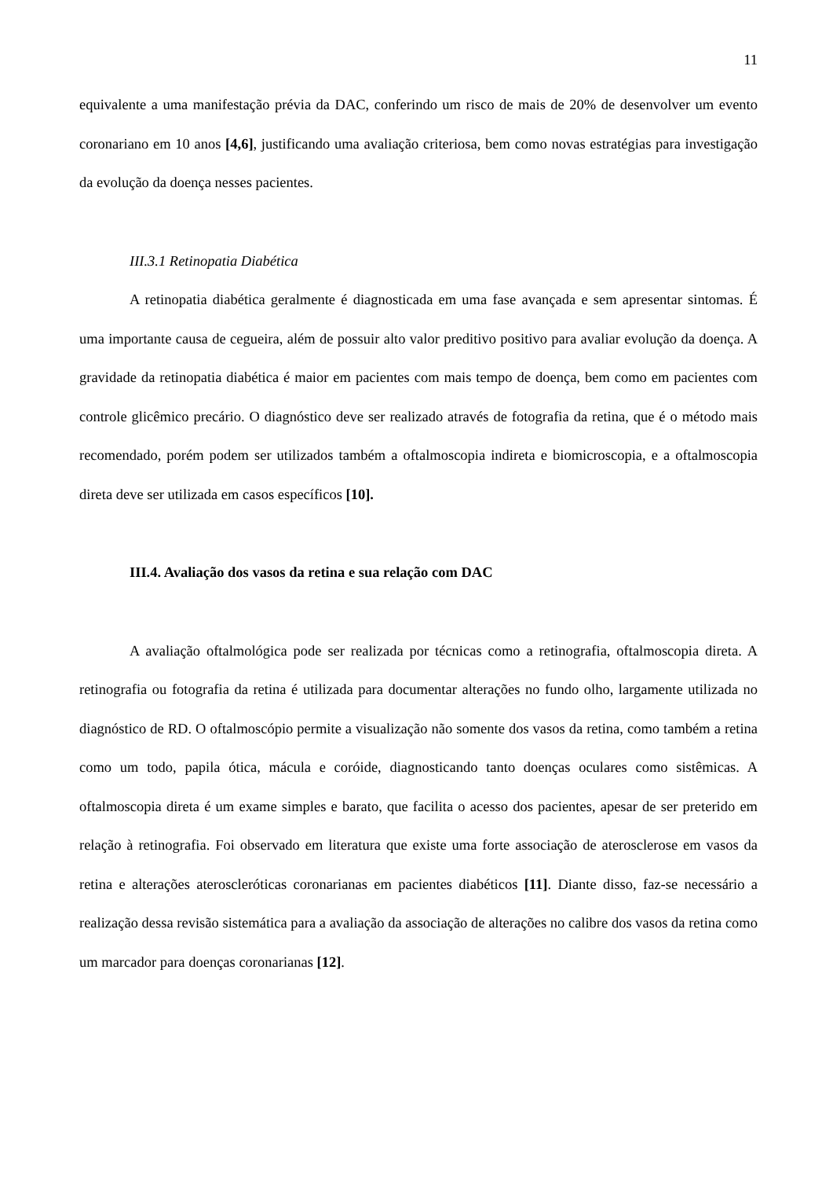11
equivalente a uma manifestação prévia da DAC, conferindo um risco de mais de 20% de desenvolver um evento coronariano em 10 anos [4,6], justificando uma avaliação criteriosa, bem como novas estratégias para investigação da evolução da doença nesses pacientes.
III.3.1 Retinopatia Diabética
A retinopatia diabética geralmente é diagnosticada em uma fase avançada e sem apresentar sintomas. É uma importante causa de cegueira, além de possuir alto valor preditivo positivo para avaliar evolução da doença. A gravidade da retinopatia diabética é maior em pacientes com mais tempo de doença, bem como em pacientes com controle glicêmico precário. O diagnóstico deve ser realizado através de fotografia da retina, que é o método mais recomendado, porém podem ser utilizados também a oftalmoscopia indireta e biomicroscopia, e a oftalmoscopia direta deve ser utilizada em casos específicos [10].
III.4. Avaliação dos vasos da retina e sua relação com DAC
A avaliação oftalmológica pode ser realizada por técnicas como a retinografia, oftalmoscopia direta. A retinografia ou fotografia da retina é utilizada para documentar alterações no fundo olho, largamente utilizada no diagnóstico de RD. O oftalmoscópio permite a visualização não somente dos vasos da retina, como também a retina como um todo, papila ótica, mácula e coróide, diagnosticando tanto doenças oculares como sistêmicas. A oftalmoscopia direta é um exame simples e barato, que facilita o acesso dos pacientes, apesar de ser preterido em relação à retinografia. Foi observado em literatura que existe uma forte associação de aterosclerose em vasos da retina e alterações ateroscleróticas coronarianas em pacientes diabéticos [11]. Diante disso, faz-se necessário a realização dessa revisão sistemática para a avaliação da associação de alterações no calibre dos vasos da retina como um marcador para doenças coronarianas [12].